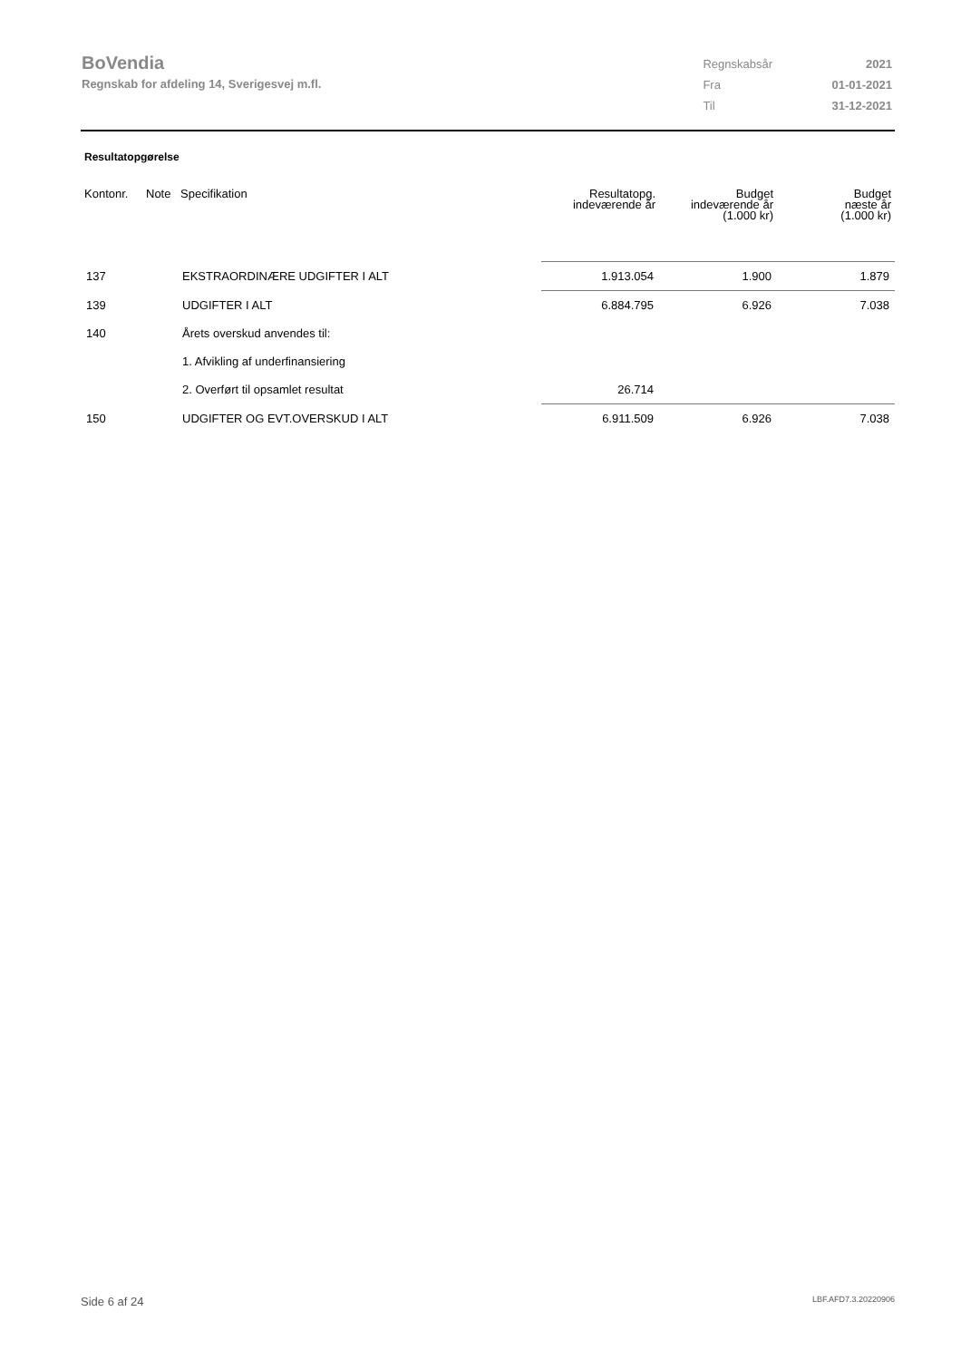BoVendia
Regnskab for afdeling 14, Sverigesvej m.fl.
| Regnskabsår | 2021 |
| Fra | 01-01-2021 |
| Til | 31-12-2021 |
Resultatopgørelse
| Kontonr. | Note | Specifikation | Resultatopg. indeværende år | Budget indeværende år (1.000 kr) | Budget næste år (1.000 kr) |
| --- | --- | --- | --- | --- | --- |
| 137 | | EKSTRAORDINÆRE UDGIFTER I ALT | 1.913.054 | 1.900 | 1.879 |
| 139 | | UDGIFTER I ALT | 6.884.795 | 6.926 | 7.038 |
| 140 | | Årets overskud anvendes til: | | | |
| | | 1. Afvikling af underfinansiering | | | |
| | | 2. Overført til opsamlet resultat | 26.714 | | |
| 150 | | UDGIFTER OG EVT.OVERSKUD I ALT | 6.911.509 | 6.926 | 7.038 |
Side 6 af 24 LBF.AFD7.3.20220906